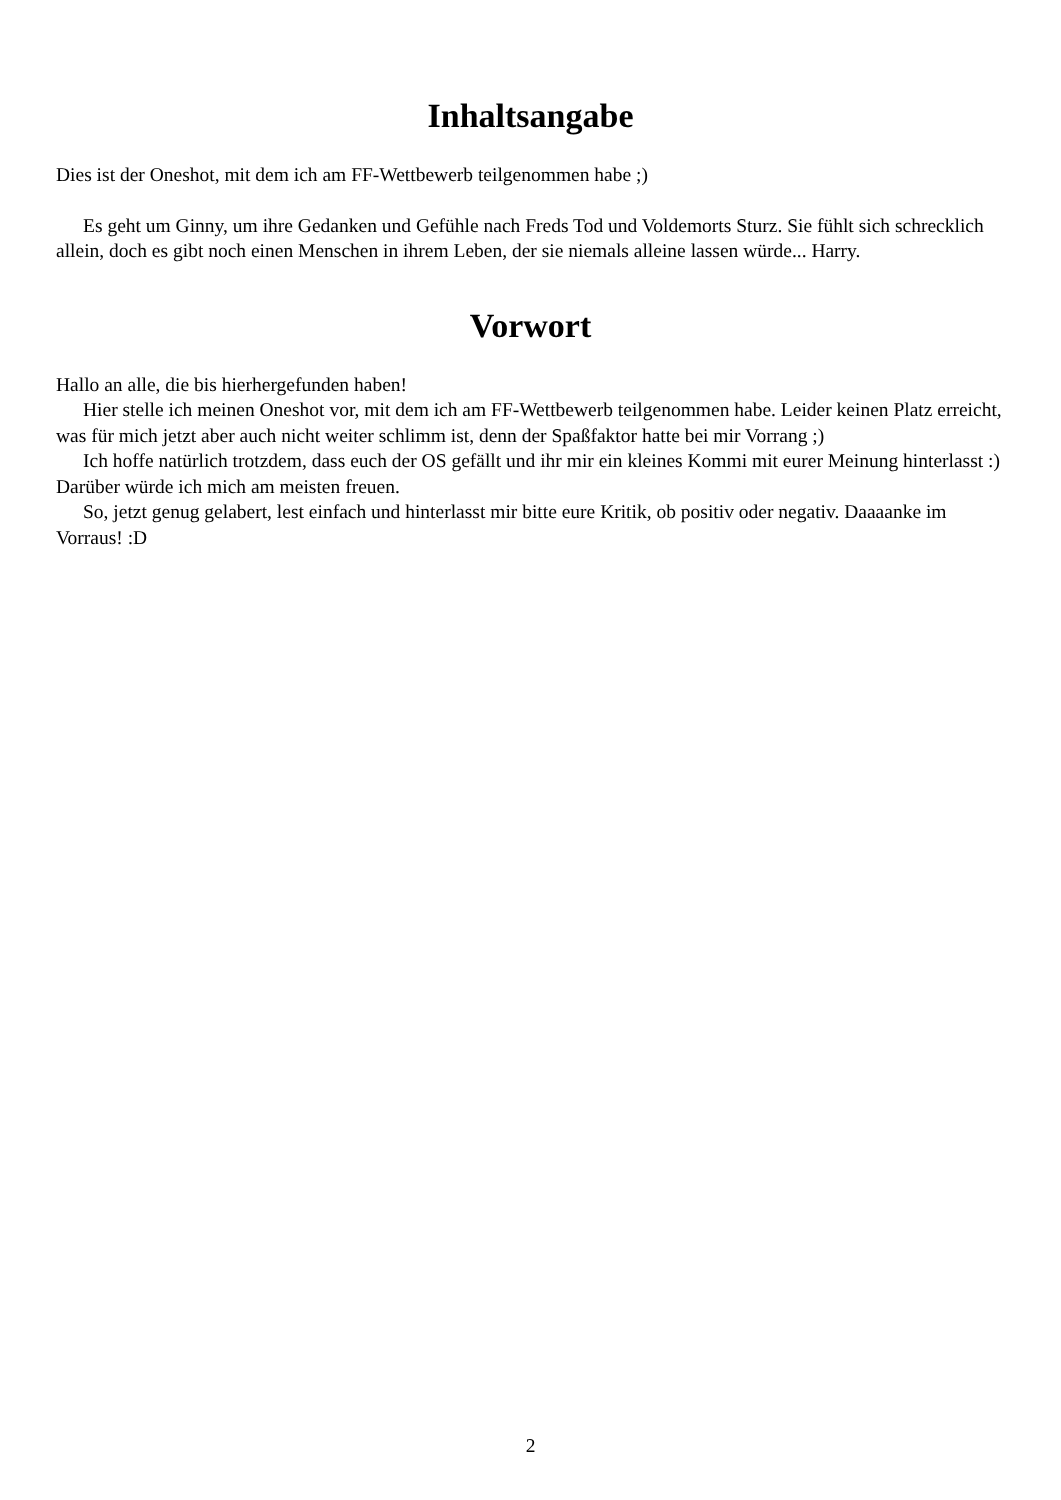Inhaltsangabe
Dies ist der Oneshot, mit dem ich am FF-Wettbewerb teilgenommen habe ;)
Es geht um Ginny, um ihre Gedanken und Gefühle nach Freds Tod und Voldemorts Sturz. Sie fühlt sich schrecklich allein, doch es gibt noch einen Menschen in ihrem Leben, der sie niemals alleine lassen würde... Harry.
Vorwort
Hallo an alle, die bis hierhergefunden haben!
Hier stelle ich meinen Oneshot vor, mit dem ich am FF-Wettbewerb teilgenommen habe. Leider keinen Platz erreicht, was für mich jetzt aber auch nicht weiter schlimm ist, denn der Spaßfaktor hatte bei mir Vorrang ;)
Ich hoffe natürlich trotzdem, dass euch der OS gefällt und ihr mir ein kleines Kommi mit eurer Meinung hinterlasst :) Darüber würde ich mich am meisten freuen.
So, jetzt genug gelabert, lest einfach und hinterlasst mir bitte eure Kritik, ob positiv oder negativ. Daaaanke im Vorraus! :D
2